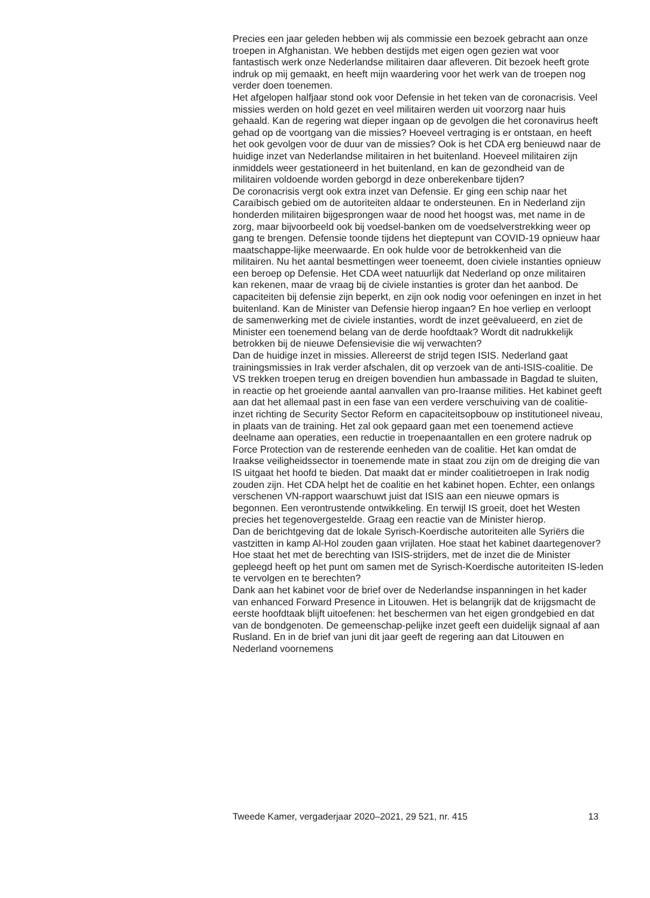Precies een jaar geleden hebben wij als commissie een bezoek gebracht aan onze troepen in Afghanistan. We hebben destijds met eigen ogen gezien wat voor fantastisch werk onze Nederlandse militairen daar afleveren. Dit bezoek heeft grote indruk op mij gemaakt, en heeft mijn waardering voor het werk van de troepen nog verder doen toenemen.
Het afgelopen halfjaar stond ook voor Defensie in het teken van de coronacrisis. Veel missies werden on hold gezet en veel militairen werden uit voorzorg naar huis gehaald. Kan de regering wat dieper ingaan op de gevolgen die het coronavirus heeft gehad op de voortgang van die missies? Hoeveel vertraging is er ontstaan, en heeft het ook gevolgen voor de duur van de missies? Ook is het CDA erg benieuwd naar de huidige inzet van Nederlandse militairen in het buitenland. Hoeveel militairen zijn inmiddels weer gestationeerd in het buitenland, en kan de gezondheid van de militairen voldoende worden geborgd in deze onberekenbare tijden?
De coronacrisis vergt ook extra inzet van Defensie. Er ging een schip naar het Caraïbisch gebied om de autoriteiten aldaar te ondersteunen. En in Nederland zijn honderden militairen bijgesprongen waar de nood het hoogst was, met name in de zorg, maar bijvoorbeeld ook bij voedsel-banken om de voedselverstrekking weer op gang te brengen. Defensie toonde tijdens het dieptepunt van COVID-19 opnieuw haar maatschappe-lijke meerwaarde. En ook hulde voor de betrokkenheid van die militairen. Nu het aantal besmettingen weer toeneemt, doen civiele instanties opnieuw een beroep op Defensie. Het CDA weet natuurlijk dat Nederland op onze militairen kan rekenen, maar de vraag bij de civiele instanties is groter dan het aanbod. De capaciteiten bij defensie zijn beperkt, en zijn ook nodig voor oefeningen en inzet in het buitenland. Kan de Minister van Defensie hierop ingaan? En hoe verliep en verloopt de samenwerking met de civiele instanties, wordt de inzet geëvalueerd, en ziet de Minister een toenemend belang van de derde hoofdtaak? Wordt dit nadrukkelijk betrokken bij de nieuwe Defensievisie die wij verwachten?
Dan de huidige inzet in missies. Allereerst de strijd tegen ISIS. Nederland gaat trainingsmissies in Irak verder afschalen, dit op verzoek van de anti-ISIS-coalitie. De VS trekken troepen terug en dreigen bovendien hun ambassade in Bagdad te sluiten, in reactie op het groeiende aantal aanvallen van pro-Iraanse milities. Het kabinet geeft aan dat het allemaal past in een fase van een verdere verschuiving van de coalitie-inzet richting de Security Sector Reform en capaciteitsopbouw op institutioneel niveau, in plaats van de training. Het zal ook gepaard gaan met een toenemend actieve deelname aan operaties, een reductie in troepenaantallen en een grotere nadruk op Force Protection van de resterende eenheden van de coalitie. Het kan omdat de Iraakse veiligheidssector in toenemende mate in staat zou zijn om de dreiging die van IS uitgaat het hoofd te bieden. Dat maakt dat er minder coalitietroepen in Irak nodig zouden zijn. Het CDA helpt het de coalitie en het kabinet hopen. Echter, een onlangs verschenen VN-rapport waarschuwt juist dat ISIS aan een nieuwe opmars is begonnen. Een verontrustende ontwikkeling. En terwijl IS groeit, doet het Westen precies het tegenovergestelde. Graag een reactie van de Minister hierop.
Dan de berichtgeving dat de lokale Syrisch-Koerdische autoriteiten alle Syriërs die vastzitten in kamp Al-Hol zouden gaan vrijlaten. Hoe staat het kabinet daartegenover? Hoe staat het met de berechting van ISIS-strijders, met de inzet die de Minister gepleegd heeft op het punt om samen met de Syrisch-Koerdische autoriteiten IS-leden te vervolgen en te berechten?
Dank aan het kabinet voor de brief over de Nederlandse inspanningen in het kader van enhanced Forward Presence in Litouwen. Het is belangrijk dat de krijgsmacht de eerste hoofdtaak blijft uitoefenen: het beschermen van het eigen grondgebied en dat van de bondgenoten. De gemeenschap-pelijke inzet geeft een duidelijk signaal af aan Rusland. En in de brief van juni dit jaar geeft de regering aan dat Litouwen en Nederland voornemens
Tweede Kamer, vergaderjaar 2020–2021, 29 521, nr. 415 13